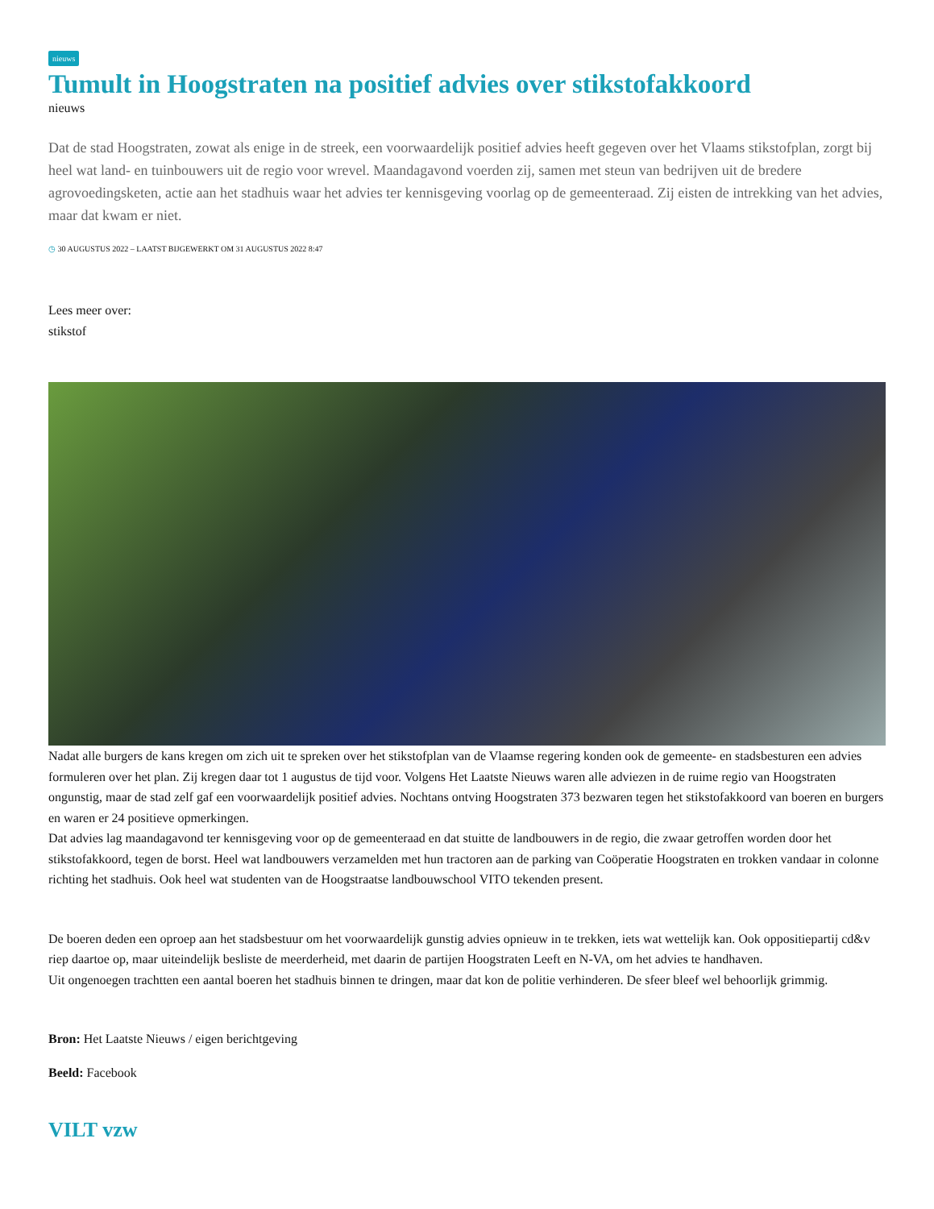nieuws
Tumult in Hoogstraten na positief advies over stikstofakkoord
nieuws
Dat de stad Hoogstraten, zowat als enige in de streek, een voorwaardelijk positief advies heeft gegeven over het Vlaams stikstofplan, zorgt bij heel wat land- en tuinbouwers uit de regio voor wrevel. Maandagavond voerden zij, samen met steun van bedrijven uit de bredere agrovoedingsketen, actie aan het stadhuis waar het advies ter kennisgeving voorlag op de gemeenteraad. Zij eisten de intrekking van het advies, maar dat kwam er niet.
◷ 30 AUGUSTUS 2022 – LAATST BIJGEWERKT OM 31 AUGUSTUS 2022 8:47
Lees meer over:
stikstof
Nadat alle burgers de kans kregen om zich uit te spreken over het stikstofplan van de Vlaamse regering konden ook de gemeente- en stadsbesturen een advies formuleren over het plan. Zij kregen daar tot 1 augustus de tijd voor. Volgens Het Laatste Nieuws waren alle adviezen in de ruime regio van Hoogstraten ongunstig, maar de stad zelf gaf een voorwaardelijk positief advies. Nochtans ontving Hoogstraten 373 bezwaren tegen het stikstofakkoord van boeren en burgers en waren er 24 positieve opmerkingen.
Dat advies lag maandagavond ter kennisgeving voor op de gemeenteraad en dat stuitte de landbouwers in de regio, die zwaar getroffen worden door het stikstofakkoord, tegen de borst. Heel wat landbouwers verzamelden met hun tractoren aan de parking van Coöperatie Hoogstraten en trokken vandaar in colonne richting het stadhuis. Ook heel wat studenten van de Hoogstraatse landbouwschool VITO tekenden present.
De boeren deden een oproep aan het stadsbestuur om het voorwaardelijk gunstig advies opnieuw in te trekken, iets wat wettelijk kan. Ook oppositiepartij cd&v riep daartoe op, maar uiteindelijk besliste de meerderheid, met daarin de partijen Hoogstraten Leeft en N-VA, om het advies te handhaven.
Uit ongenoegen trachtten een aantal boeren het stadhuis binnen te dringen, maar dat kon de politie verhinderen. De sfeer bleef wel behoorlijk grimmig.
Bron: Het Laatste Nieuws / eigen berichtgeving
Beeld: Facebook
VILT vzw